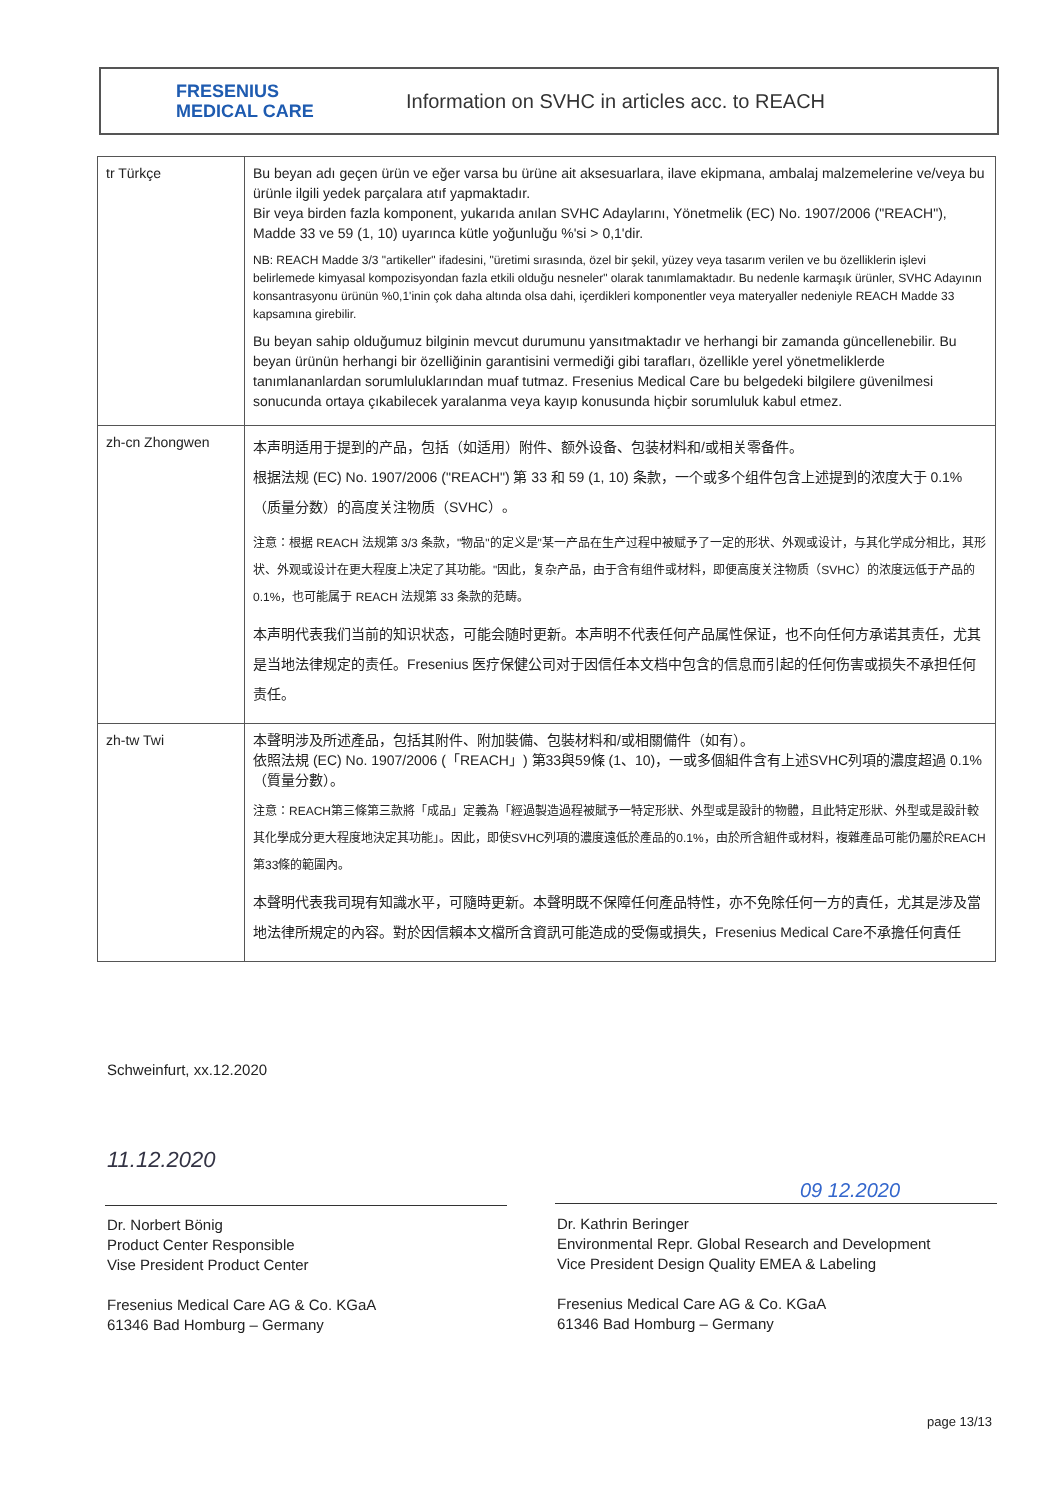FRESENIUS
MEDICAL CARE
Information on SVHC in articles acc. to REACH
| tr Türkçe | Bu beyan adı geçen ürün ve eğer varsa bu ürüne ait aksesuarlara, ilave ekipmana, ambalaj malzemelerine ve/veya bu ürünle ilgili yedek parçalara atıf yapmaktadır. Bir veya birden fazla komponent, yukarıda anılan SVHC Adaylarını, Yönetmelik (EC) No. 1907/2006 ("REACH"), Madde 33 ve 59 (1, 10) uyarınca kütle yoğunluğu %'si > 0,1'dir. NB: REACH Madde 3/3 "artikeller" ifadesini, "üretimi sırasında, özel bir şekil, yüzey veya tasarım verilen ve bu özelliklerin işlevi belirlemede kimyasal kompozisyondan fazla etkili olduğu nesneler" olarak tanımlamaktadır. Bu nedenle karmaşık ürünler, SVHC Adayının konsantrasyonu ürünün %0,1'inin çok daha altında olsa dahi, içerdikleri komponentler veya materyaller nedeniyle REACH Madde 33 kapsamına girebilir. Bu beyan sahip olduğumuz bilginin mevcut durumunu yansıtmaktadır ve herhangi bir zamanda güncellenebilir. Bu beyan ürünün herhangi bir özelliğinin garantisini vermediği gibi tarafları, özellikle yerel yönetmeliklerde tanımlananlardan sorumluluklarından muaf tutmaz. Fresenius Medical Care bu belgedeki bilgilere güvenilmesi sonucunda ortaya çıkabilecek yaralanma veya kayıp konusunda hiçbir sorumluluk kabul etmez. |
| zh-cn Zhongwen | 本声明适用于提到的产品，包括（如适用）附件、额外设备、包装材料和/或相关零备件。 根据法规 (EC) No. 1907/2006 ("REACH") 第 33 和 59 (1, 10) 条款，一个或多个组件包含上述提到的浓度大于 0.1%（质量分数）的高度关注物质（SVHC）。 注意：根据 REACH 法规第 3/3 条款，"物品"的定义是"某一产品在生产过程中被赋予了一定的形状、外观或设计，与其化学成分相比，其形状、外观或设计在更大程度上决定了其功能。"因此，复杂产品，由于含有组件或材料，即便高度关注物质（SVHC）的浓度远低于产品的 0.1%，也可能属于 REACH 法规第 33 条款的范畴。 本声明代表我们当前的知识状态，可能会随时更新。本声明不代表任何产品属性保证，也不向任何方承诺其责任，尤其是当地法律规定的责任。Fresenius 医疗保健公司对于因信任本文档中包含的信息而引起的任何伤害或损失不承担任何责任。 |
| zh-tw Twi | 本聲明涉及所述產品，包括其附件、附加裝備、包裝材料和/或相關備件（如有）。 依照法規 (EC) No. 1907/2006 (「REACH」) 第33與59條 (1、10)，一或多個組件含有上述SVHC列項的濃度超過 0.1%（質量分數）。 注意：REACH第三條第三款將「成品」定義為「經過製造過程被賦予一特定形狀、外型或是設計的物體，且此特定形狀、外型或是設計較其化學成分更大程度地決定其功能」。因此，即使SVHC列項的濃度遠低於產品的0.1%，由於所含組件或材料，複雜產品可能仍屬於REACH第33條的範圍內。 本聲明代表我司現有知識水平，可隨時更新。本聲明既不保障任何產品特性，亦不免除任何一方的責任，尤其是涉及當地法律所規定的內容。對於因信賴本文檔所含資訊可能造成的受傷或損失，Fresenius Medical Care不承擔任何責任 |
Schweinfurt, xx.12.2020
11.12.2020
Dr. Norbert Bönig
Product Center Responsible
Vise President Product Center
Fresenius Medical Care AG & Co. KGaA
61346 Bad Homburg – Germany
09 12.2020
Dr. Kathrin Beringer
Environmental Repr. Global Research and Development
Vice President Design Quality EMEA & Labeling
Fresenius Medical Care AG & Co. KGaA
61346 Bad Homburg – Germany
page 13/13